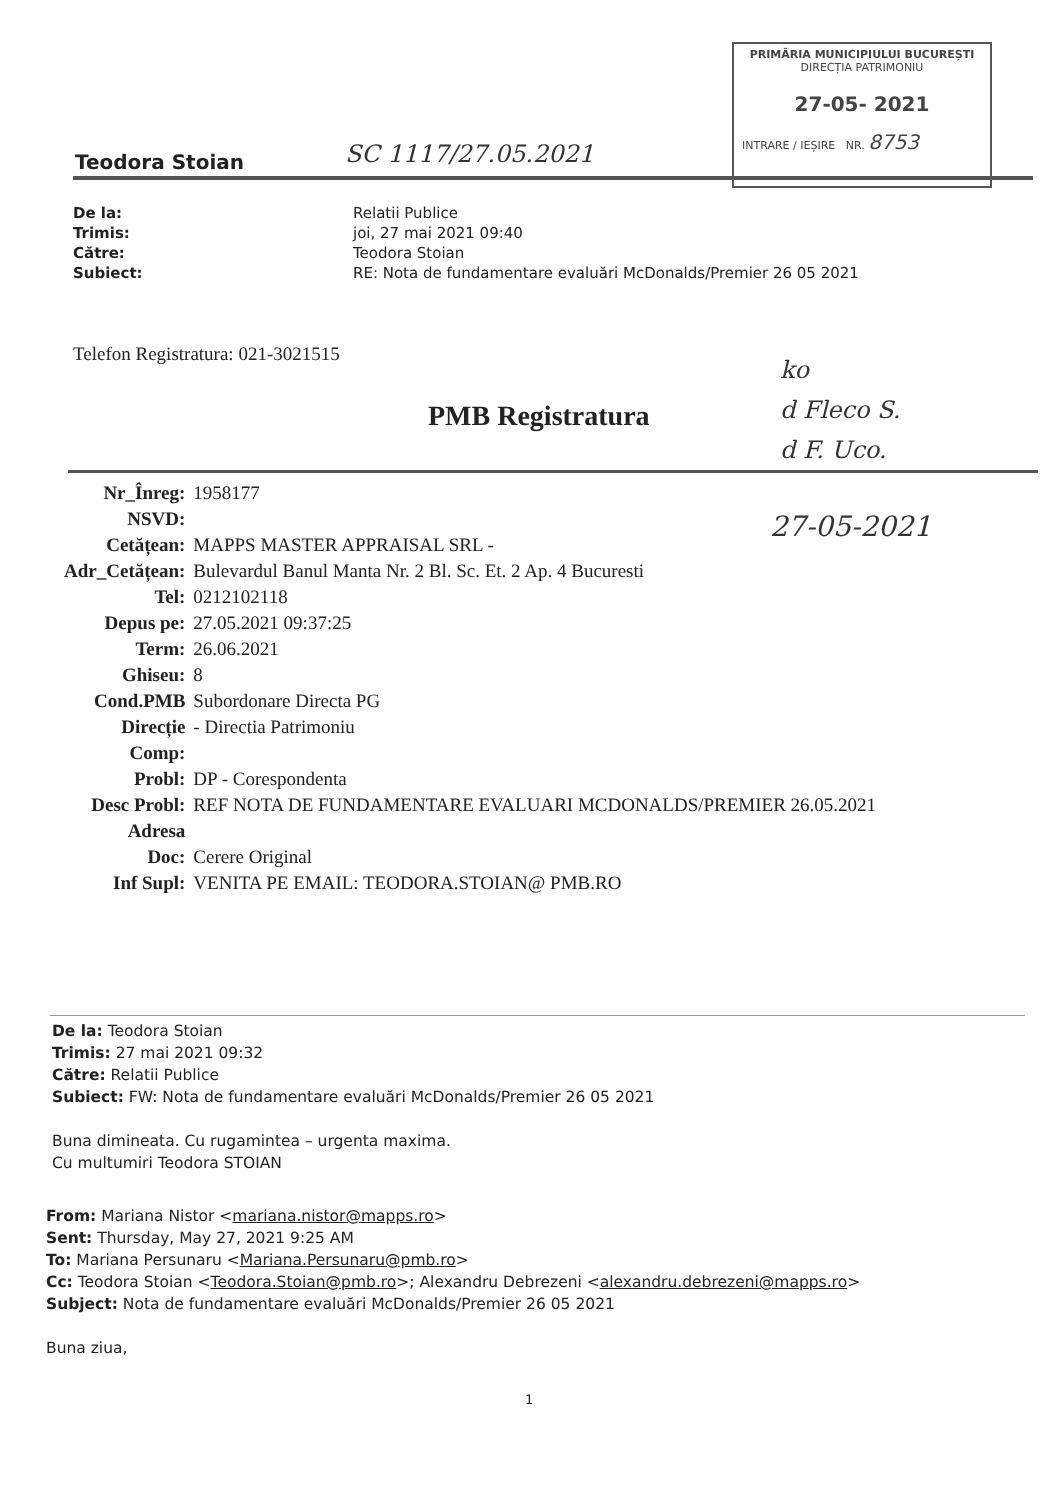PRIMĂRIA MUNICIPIULUI BUCUREȘTI
DIRECȚIA PATRIMONIU
27-05- 2021
INTRARE / IEȘIRE NR. 8753
Teodora Stoian SC 1117/27.05.2021
| De la: | Relatii Publice |
| Trimis: | joi, 27 mai 2021 09:40 |
| Către: | Teodora Stoian |
| Subiect: | RE: Nota de fundamentare evaluări McDonalds/Premier 26 05 2021 |
Telefon Registratura: 021-3021515
PMB Registratura
ko
d Fleco S.
d F. Uco.
27-05-2021
| Nr_Înreg: | 1958177 |
| NSVD: | |
| Cetățean: | MAPPS MASTER APPRAISAL SRL - |
| Adr_Cetățean: | Bulevardul Banul Manta Nr. 2 Bl. Sc. Et. 2 Ap. 4 Bucuresti |
| Tel: | 0212102118 |
| Depus pe: | 27.05.2021 09:37:25 |
| Term: | 26.06.2021 |
| Ghiseu: | 8 |
| Cond.PMB | Subordonare Directa PG |
| Direcție | - Directia Patrimoniu |
| Comp: | |
| Probl: | DP - Corespondenta |
| Desc Probl: | REF NOTA DE FUNDAMENTARE EVALUARI MCDONALDS/PREMIER 26.05.2021 |
| Adresa | |
| Doc: | Cerere Original |
| Inf Supl: | VENITA PE EMAIL: TEODORA.STOIAN@ PMB.RO |
De la: Teodora Stoian
Trimis: 27 mai 2021 09:32
Către: Relatii Publice
Subiect: FW: Nota de fundamentare evaluări McDonalds/Premier 26 05 2021
Buna dimineata. Cu rugamintea – urgenta maxima.
Cu multumiri Teodora STOIAN
From: Mariana Nistor <mariana.nistor@mapps.ro>
Sent: Thursday, May 27, 2021 9:25 AM
To: Mariana Persunaru <Mariana.Persunaru@pmb.ro>
Cc: Teodora Stoian <Teodora.Stoian@pmb.ro>; Alexandru Debrezeni <alexandru.debrezeni@mapps.ro>
Subject: Nota de fundamentare evaluări McDonalds/Premier 26 05 2021
Buna ziua,
1